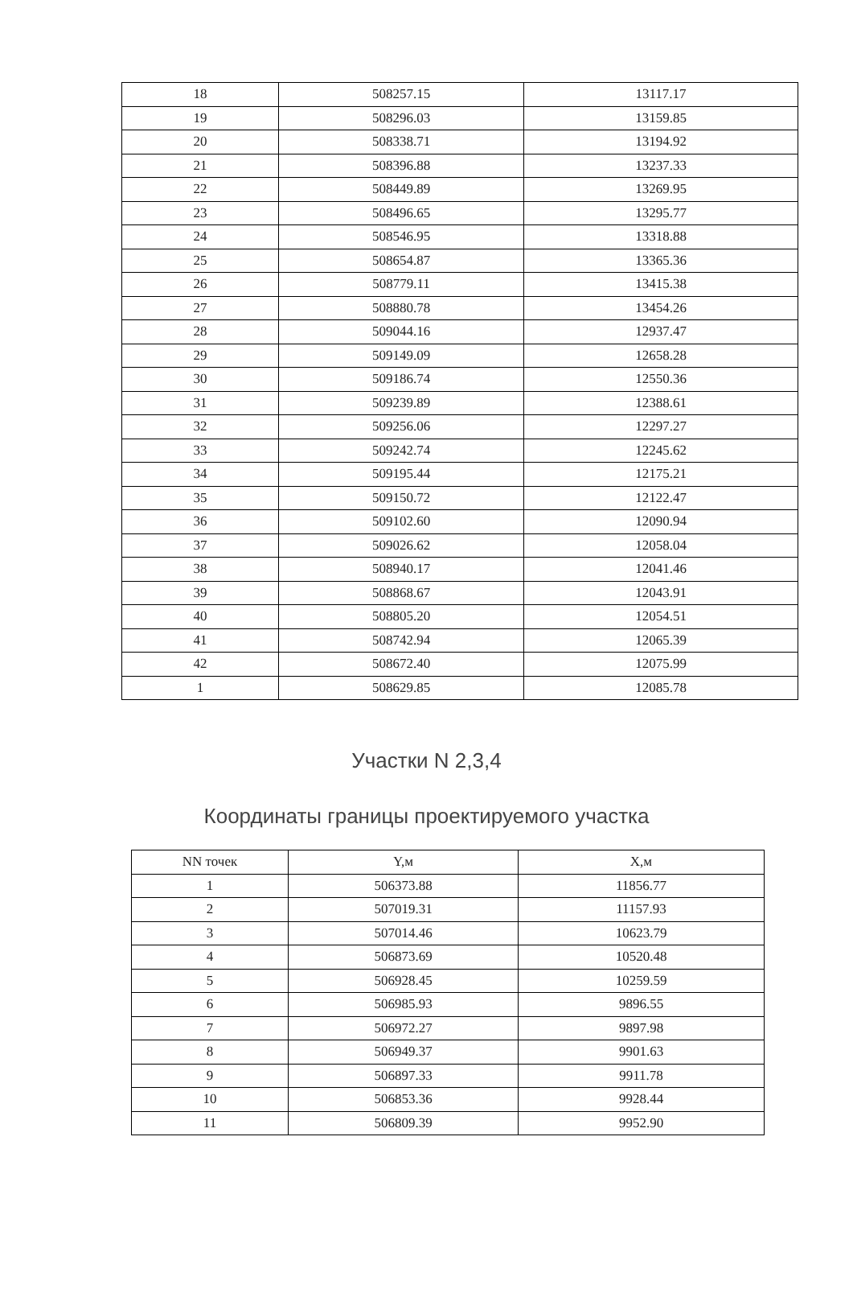| 18 | 508257.15 | 13117.17 |
| 19 | 508296.03 | 13159.85 |
| 20 | 508338.71 | 13194.92 |
| 21 | 508396.88 | 13237.33 |
| 22 | 508449.89 | 13269.95 |
| 23 | 508496.65 | 13295.77 |
| 24 | 508546.95 | 13318.88 |
| 25 | 508654.87 | 13365.36 |
| 26 | 508779.11 | 13415.38 |
| 27 | 508880.78 | 13454.26 |
| 28 | 509044.16 | 12937.47 |
| 29 | 509149.09 | 12658.28 |
| 30 | 509186.74 | 12550.36 |
| 31 | 509239.89 | 12388.61 |
| 32 | 509256.06 | 12297.27 |
| 33 | 509242.74 | 12245.62 |
| 34 | 509195.44 | 12175.21 |
| 35 | 509150.72 | 12122.47 |
| 36 | 509102.60 | 12090.94 |
| 37 | 509026.62 | 12058.04 |
| 38 | 508940.17 | 12041.46 |
| 39 | 508868.67 | 12043.91 |
| 40 | 508805.20 | 12054.51 |
| 41 | 508742.94 | 12065.39 |
| 42 | 508672.40 | 12075.99 |
| 1 | 508629.85 | 12085.78 |
Участки N 2,3,4
Координаты границы проектируемого участка
| NN точек | Y,м | X,м |
| --- | --- | --- |
| 1 | 506373.88 | 11856.77 |
| 2 | 507019.31 | 11157.93 |
| 3 | 507014.46 | 10623.79 |
| 4 | 506873.69 | 10520.48 |
| 5 | 506928.45 | 10259.59 |
| 6 | 506985.93 | 9896.55 |
| 7 | 506972.27 | 9897.98 |
| 8 | 506949.37 | 9901.63 |
| 9 | 506897.33 | 9911.78 |
| 10 | 506853.36 | 9928.44 |
| 11 | 506809.39 | 9952.90 |